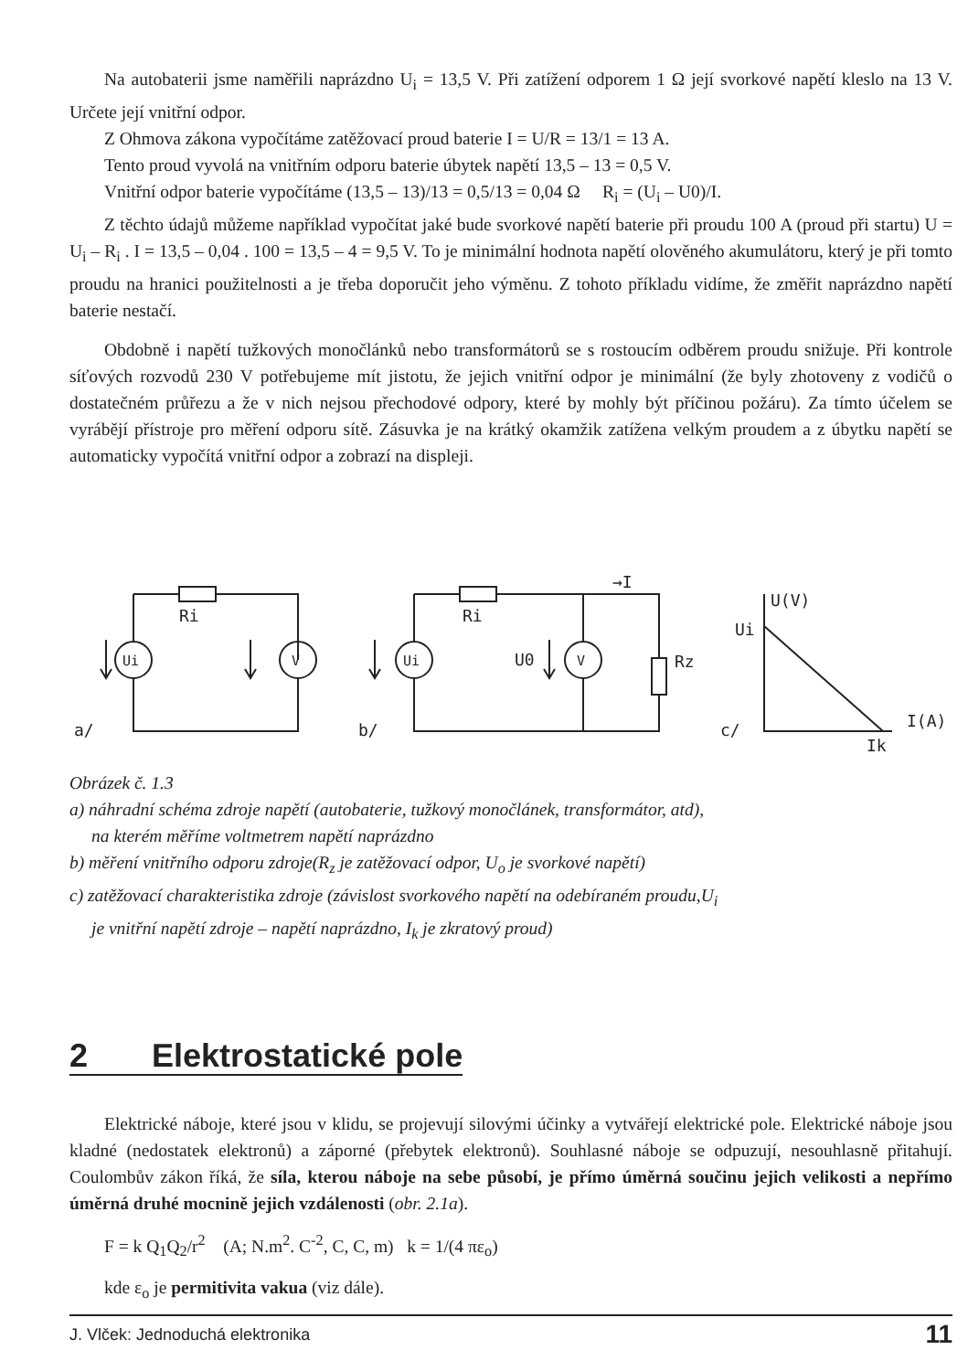Na autobaterii jsme naměřili naprázdno U<sub>i</sub> = 13,5 V. Při zatížení odporem 1 Ω její svorkové napětí kleslo na 13 V. Určete její vnitřní odpor.
Z Ohmova zákona vypočítáme zatěžovací proud baterie I = U/R = 13/1 = 13 A.
Tento proud vyvolá na vnitřním odporu baterie úbytek napětí 13,5 – 13 = 0,5 V.
Vnitřní odpor baterie vypočítáme (13,5 – 13)/13 = 0,5/13 = 0,04 Ω R<sub>i</sub> = (U<sub>i</sub> – U0)/I.
Z těchto údajů můžeme například vypočítat jaké bude svorkové napětí baterie při proudu 100 A (proud při startu) U = U<sub>i</sub> – R<sub>i</sub> . I = 13,5 – 0,04 . 100 = 13,5 – 4 = 9,5 V. To je minimální hodnota napětí olověného akumulátoru, který je při tomto proudu na hranici použitelnosti a je třeba doporučit jeho výměnu. Z tohoto příkladu vidíme, že změřit naprázdno napětí baterie nestačí.
Obdobně i napětí tužkových monočlánků nebo transformátorů se s rostoucím odběrem proudu snižuje. Při kontrole síťových rozvodů 230 V potřebujeme mít jistotu, že jejich vnitřní odpor je minimální (že byly zhotoveny z vodičů o dostatečném průřezu a že v nich nejsou přechodové odpory, které by mohly být příčinou požáru). Za tímto účelem se vyrábějí přístroje pro měření odporu sítě. Zásuvka je na krátký okamžik zatížena velkým proudem a z úbytku napětí se automaticky vypočítá vnitřní odpor a zobrazí na displeji.
Ri
Ui
V
a/
Ri
Ui
V
U0
Rz
b/
→I
U(V)
Ui
c/
I(A)
Ik
Obrázek č. 1.3
a) náhradní schéma zdroje napětí (autobaterie, tužkový monočlánek, transformátor, atd),
na kterém měříme voltmetrem napětí naprázdno
b) měření vnitřního odporu zdroje(R<sub>z</sub> je zatěžovací odpor, U<sub>o</sub> je svorkové napětí)
c) zatěžovací charakteristika zdroje (závislost svorkového napětí na odebíraném proudu,U<sub>i</sub>
je vnitřní napětí zdroje – napětí naprázdno, I<sub>k</sub> je zkratový proud)
2 Elektrostatické pole
Elektrické náboje, které jsou v klidu, se projevují silovými účinky a vytvářejí elektrické pole. Elektrické náboje jsou kladné (nedostatek elektronů) a záporné (přebytek elektronů). Souhlasné náboje se odpuzují, nesouhlasně přitahují. Coulombův zákon říká, že síla, kterou náboje na sebe působí, je přímo úměrná součinu jejich velikosti a nepřímo úměrná druhé mocnině jejich vzdálenosti (obr. 2.1a).
F = k Q<sub>1</sub>Q<sub>2</sub>/r<sup>2</sup> (A; N.m<sup>2</sup>. C<sup>-2</sup>, C, C, m) k = 1/(4 πε<sub>o</sub>)
kde ε<sub>o</sub> je permitivita vakua (viz dále).
J. Vlček: Jednoduchá elektronika 11